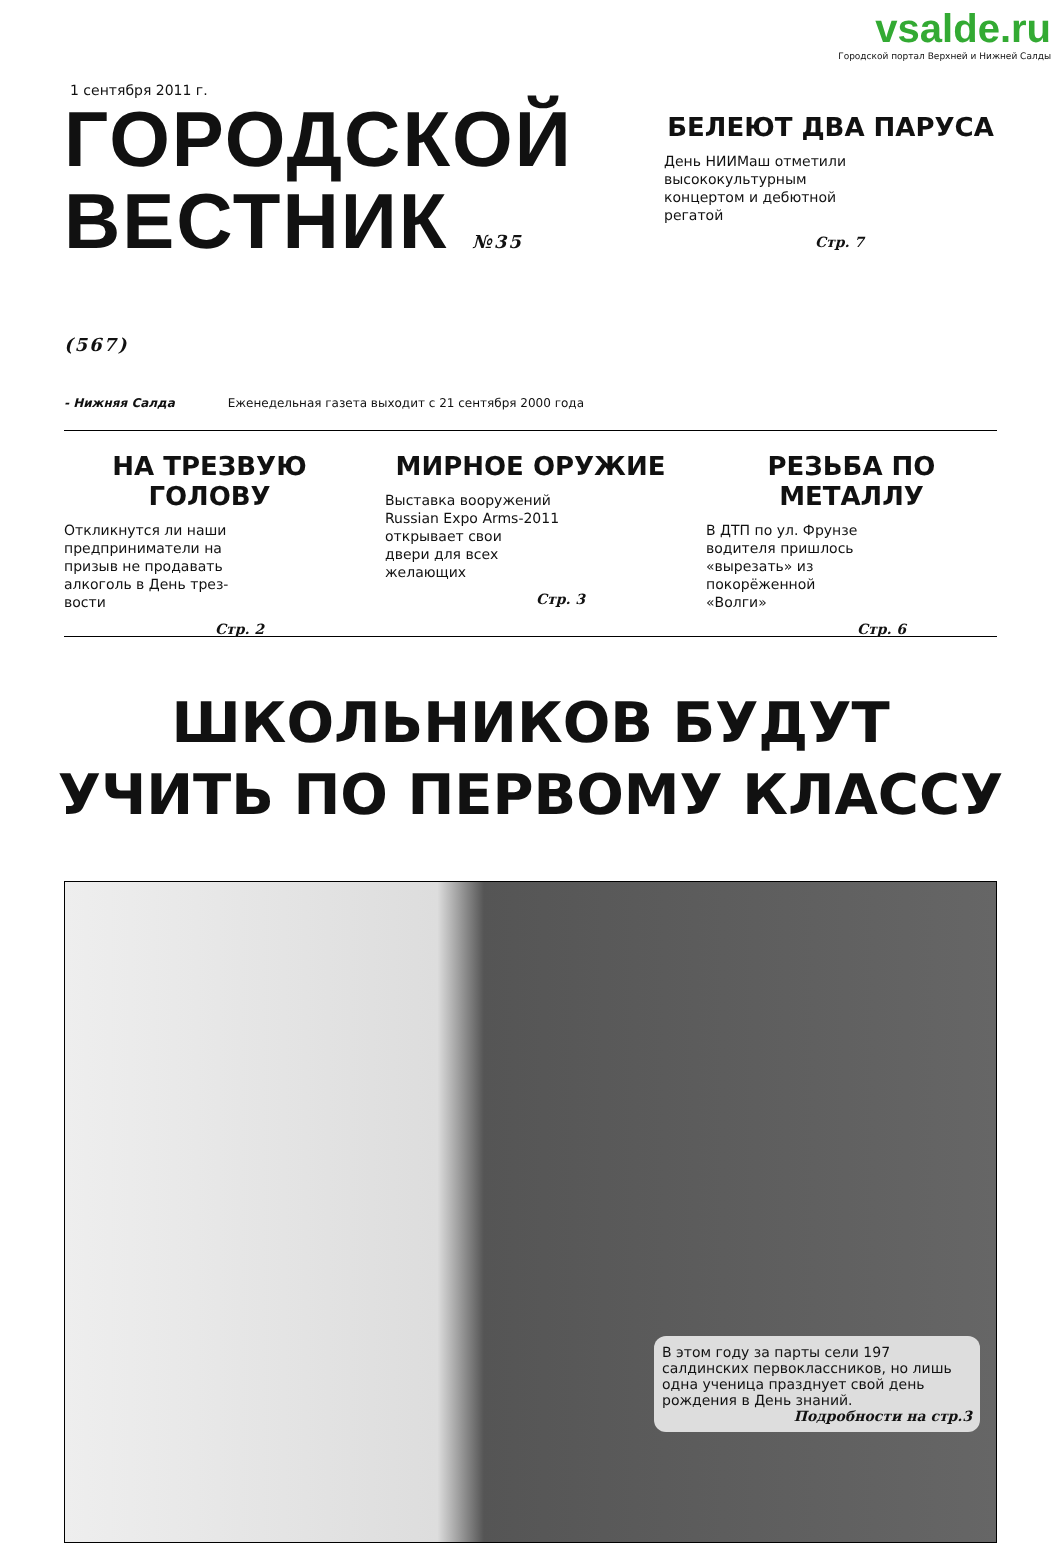vsalde.ru
Городской портал Верхней и Нижней Салды
1 сентября 2011 г.
ГОРОДСКОЙ
ВЕСТНИК №35 (567)
- Нижняя Салда Еженедельная газета выходит с 21 сентября 2000 года
БЕЛЕЮТ ДВА ПАРУСА
День НИИМаш отметили
высококультурным
концертом и дебютной
регатой
Стр. 7
НА ТРЕЗВУЮ ГОЛОВУ
Откликнутся ли наши
предприниматели на
призыв не продавать
алкоголь в День трез-
вости
Стр. 2
МИРНОЕ ОРУЖИЕ
Выставка вооружений
Russian Expo Arms-2011
открывает свои
двери для всех
желающих
Стр. 3
РЕЗЬБА ПО МЕТАЛЛУ
В ДТП по ул. Фрунзе
водителя пришлось
«вырезать» из
покорёженной
«Волги»
Стр. 6
ШКОЛЬНИКОВ БУДУТ
УЧИТЬ ПО ПЕРВОМУ КЛАССУ
В этом году за парты сели 197 салдинских первоклассников, но лишь одна ученица празднует свой день рождения в День знаний.
Подробности на стр.3